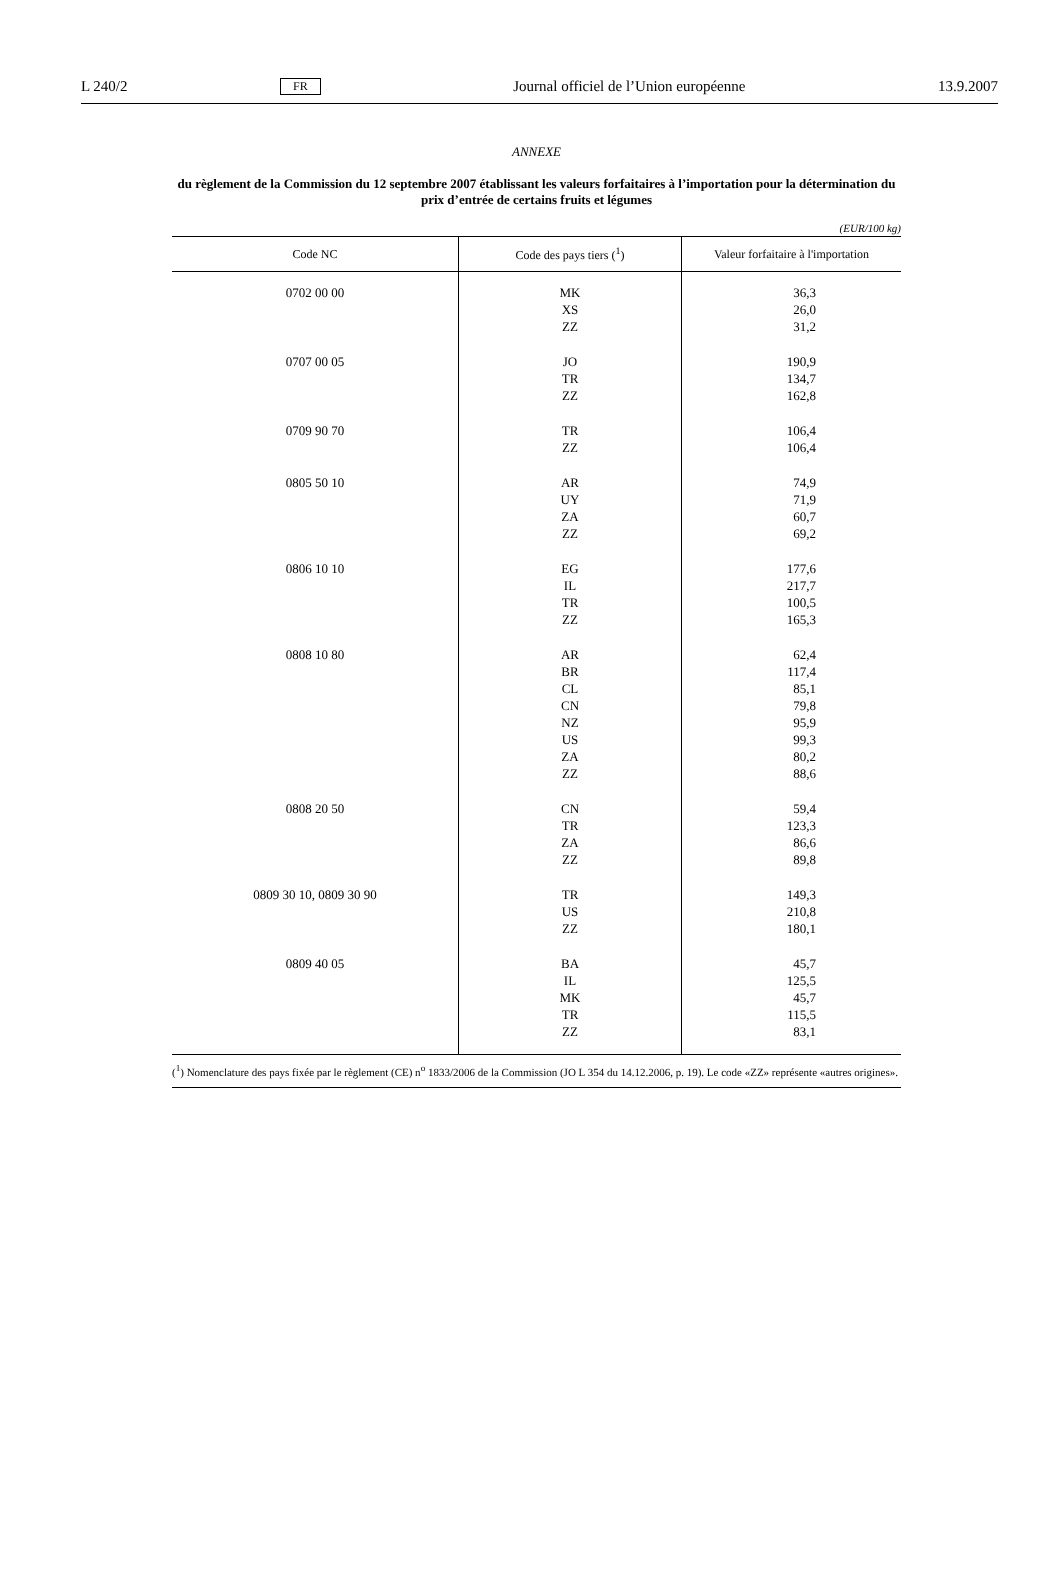L 240/2 FR Journal officiel de l’Union européenne 13.9.2007
ANNEXE
du règlement de la Commission du 12 septembre 2007 établissant les valeurs forfaitaires à l’importation pour la détermination du prix d’entrée de certains fruits et légumes
(EUR/100 kg)
| Code NC | Code des pays tiers (<sup>1</sup>) | Valeur forfaitaire à l'importation |
| --- | --- | --- |
| 0702 00 00 | MK XS ZZ | 36,3 26,0 31,2 |
| 0707 00 05 | JO TR ZZ | 190,9 134,7 162,8 |
| 0709 90 70 | TR ZZ | 106,4 106,4 |
| 0805 50 10 | AR UY ZA ZZ | 74,9 71,9 60,7 69,2 |
| 0806 10 10 | EG IL TR ZZ | 177,6 217,7 100,5 165,3 |
| 0808 10 80 | AR BR CL CN NZ US ZA ZZ | 62,4 117,4 85,1 79,8 95,9 99,3 80,2 88,6 |
| 0808 20 50 | CN TR ZA ZZ | 59,4 123,3 86,6 89,8 |
| 0809 30 10, 0809 30 90 | TR US ZZ | 149,3 210,8 180,1 |
| 0809 40 05 | BA IL MK TR ZZ | 45,7 125,5 45,7 115,5 83,1 |
(<sup>1</sup>) Nomenclature des pays fixée par le règlement (CE) n<sup>o</sup> 1833/2006 de la Commission (JO L 354 du 14.12.2006, p. 19). Le code «ZZ» représente «autres origines».